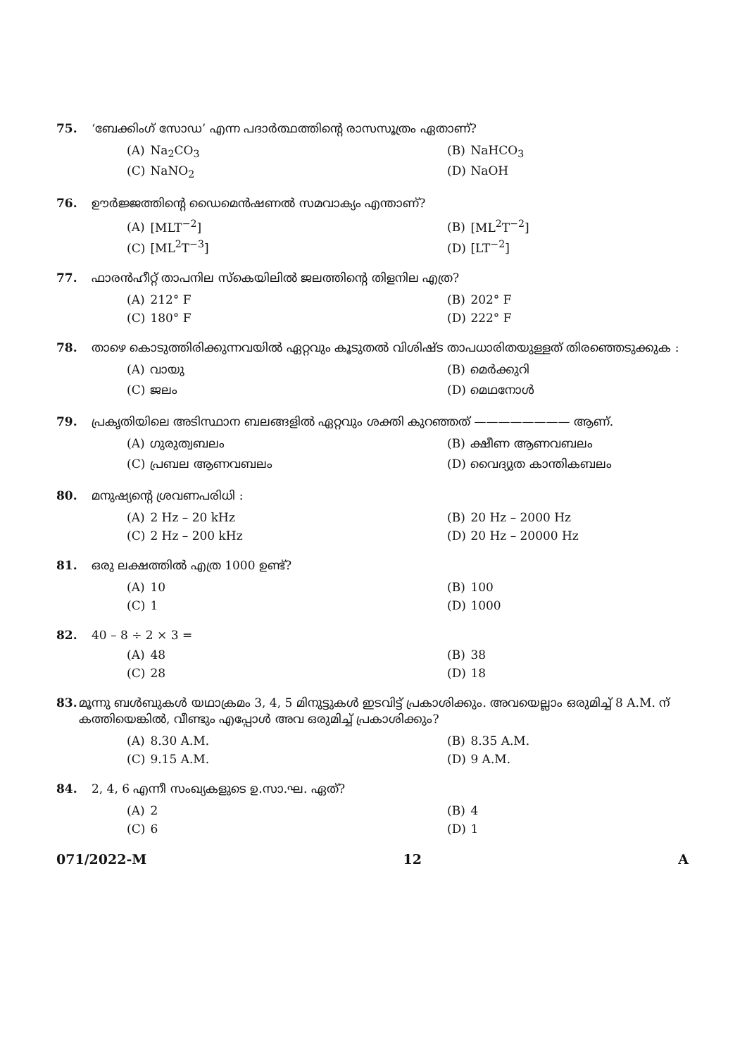75. ‘ബേക്കിംഗ് സോഡ’ എന്ന പദാർത്ഥത്തിന്റെ രാസസൂത്രം ഏതാണ്?
(A) Na<sub>2</sub>CO<sub>3</sub>
(B) NaHCO<sub>3</sub>
(C) NaNO<sub>2</sub>
(D) NaOH
76. ഊർജ്ജത്തിന്റെ ഡൈമെൻഷണൽ സമവാക്യം എന്താണ്?
(A) [MLT<sup>−2</sup>]
(B) [ML<sup>2</sup>T<sup>−2</sup>]
(C) [ML<sup>2</sup>T<sup>−3</sup>]
(D) [LT<sup>−2</sup>]
77. ഫാരൻഹീറ്റ് താപനില സ്കെയിലിൽ ജലത്തിന്റെ തിളനില എത്ര?
(A) 212° F
(B) 202° F
(C) 180° F
(D) 222° F
78. താഴെ കൊടുത്തിരിക്കുന്നവയിൽ ഏറ്റവും കൂടുതൽ വിശിഷ്ട താപധാരിതയുള്ളത് തിരഞ്ഞെടുക്കുക :
(A) വായു
(B) മെർക്കുറി
(C) ജലം
(D) മെഥനോൾ
79. പ്രകൃതിയിലെ അടിസ്ഥാന ബലങ്ങളിൽ ഏറ്റവും ശക്തി കുറഞ്ഞത് ———————— ആണ്.
(A) ഗുരുത്വബലം
(B) ക്ഷീണ ആണവബലം
(C) പ്രബല ആണവബലം
(D) വൈദ്യുത കാന്തികബലം
80. മനുഷ്യന്റെ ശ്രവണപരിധി :
(A) 2 Hz – 20 kHz
(B) 20 Hz – 2000 Hz
(C) 2 Hz – 200 kHz
(D) 20 Hz – 20000 Hz
81. ഒരു ലക്ഷത്തിൽ എത്ര 1000 ഉണ്ട്?
(A) 10
(B) 100
(C) 1
(D) 1000
82. 40 – 8 ÷ 2 × 3 =
(A) 48
(B) 38
(C) 28
(D) 18
83. മൂന്നു ബൾബുകൾ യഥാക്രമം 3, 4, 5 മിനുട്ടുകൾ ഇടവിട്ട് പ്രകാശിക്കും. അവയെല്ലാം ഒരുമിച്ച് 8 A.M. ന് കത്തിയെങ്കിൽ, വീണ്ടും എപ്പോൾ അവ ഒരുമിച്ച് പ്രകാശിക്കും?
(A) 8.30 A.M.
(B) 8.35 A.M.
(C) 9.15 A.M.
(D) 9 A.M.
84. 2, 4, 6 എന്നീ സംഖ്യകളുടെ ഉ.സാ.ഘ. ഏത്?
(A) 2
(B) 4
(C) 6
(D) 1
071/2022-M 12 A